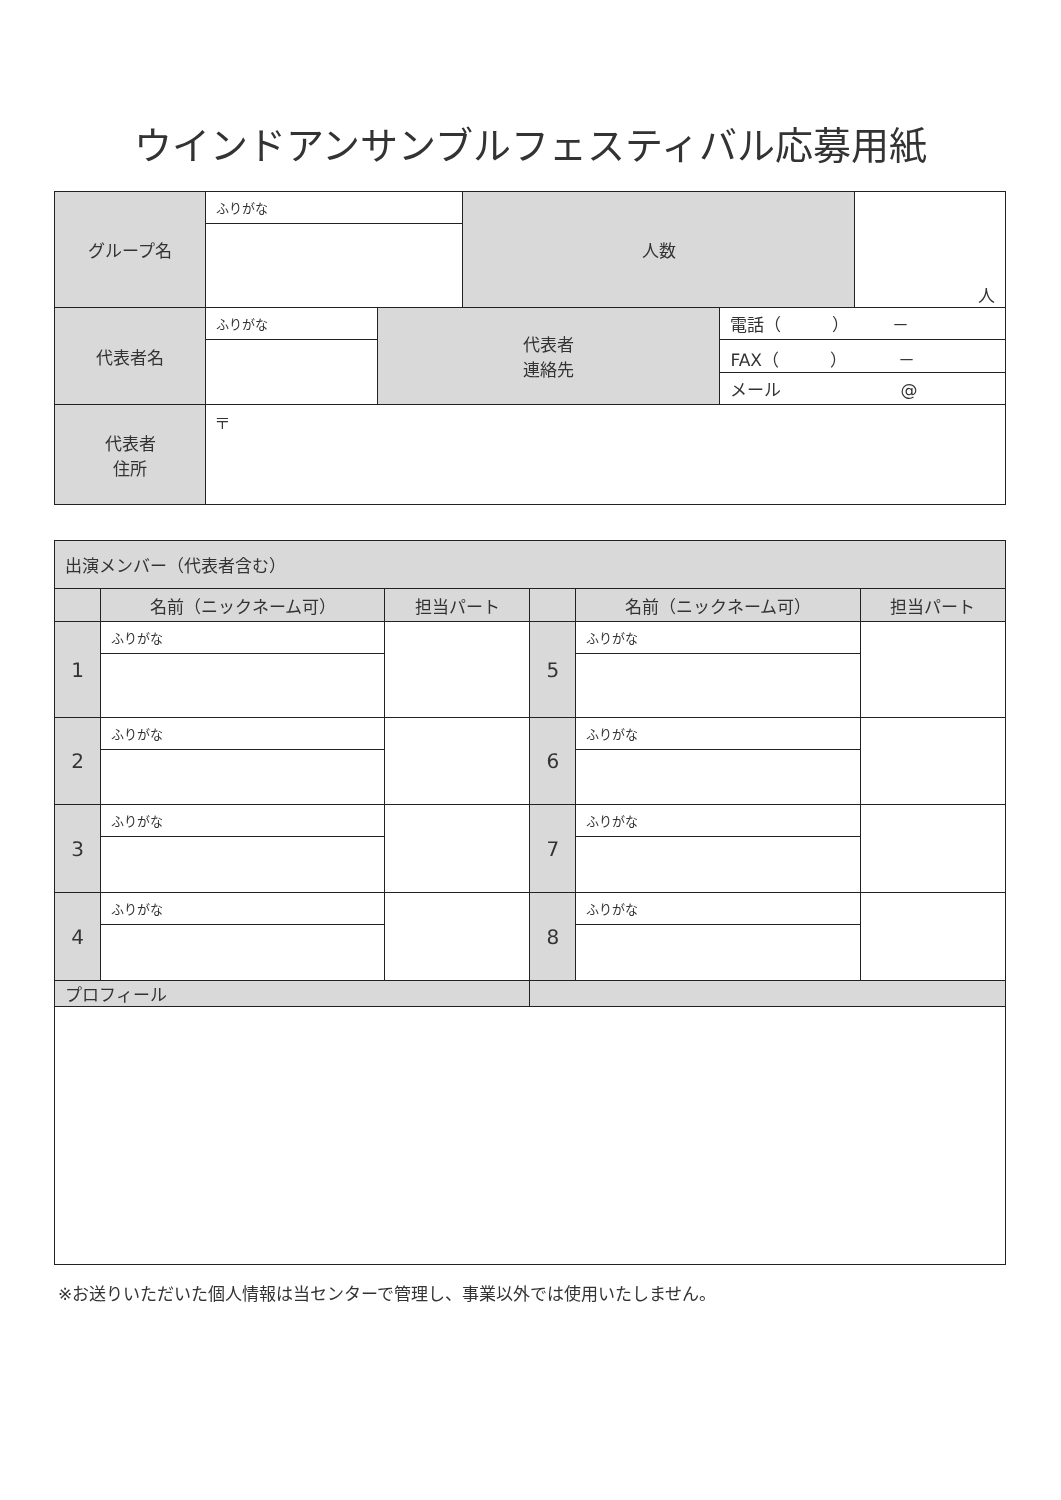ウインドアンサンブルフェスティバル応募用紙
| グループ名 | ふりがな | | 人数 | | 人 |
| 代表者名 | ふりがな | 代表者 連絡先 | | 電話（ ） － | |
| | | | | FAX（ ） － | |
| | | | | メール @ | |
| 代表者 住所 | 〒 | | | | |
| 出演メンバー（代表者含む） | | | | | |
| | 名前（ニックネーム可） | 担当パート | | 名前（ニックネーム可） | 担当パート |
| 1 | ふりがな | | 5 | ふりがな | |
| 2 | ふりがな | | 6 | ふりがな | |
| 3 | ふりがな | | 7 | ふりがな | |
| 4 | ふりがな | | 8 | ふりがな | |
| プロフィール | | | | | |
※お送りいただいた個人情報は当センターで管理し、事業以外では使用いたしません。